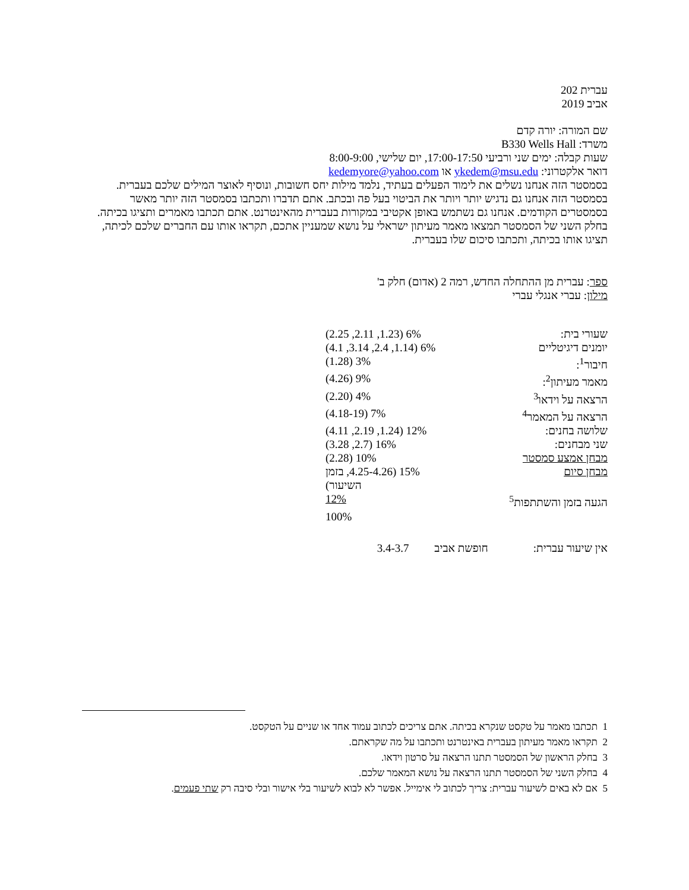עברית 202
אביב 2019
שם המורה: יורה קדם
משרד: B330 Wells Hall
שעות קבלה: ימים שני ורביעי 17:00-17:50, יום שלישי, 8:00-9:00
דואר אלקטרוני: ykedem@msu.edu או kedemyore@yahoo.com
בסמסטר הזה אנחנו נשלים את לימוד הפעלים בעתיד, נלמד מילות יחס חשובות, ונוסיף לאוצר המילים שלכם בעברית. בסמסטר הזה אנחנו גם נדגיש יותר ויותר את הביטוי בעל פה ובכתב. אתם תדברו ותכתבו בסמסטר הזה יותר מאשר בסמסטרים הקודמים. אנחנו גם נשתמש באופן אקטיבי במקורות בעברית מהאינטרנט. אתם תכתבו מאמרים ותציגו בכיתה. בחלק השני של הסמסטר תמצאו מאמר מעיתון ישראלי על נושא שמעניין אתכם, תקראו אותו עם החברים שלכם לכיתה, תציגו אותו בכיתה, ותכתבו סיכום שלו בעברית.
ספר: עברית מן ההתחלה החדש, רמה 2 (אדום) חלק ב'
מילון: עברי אנגלי עברי
| שעורי בית: | 6% (1.23, 2.11, 2.25) |
| יומנים דיגיטליים | 6% (1.14, 2.4, 3.14, 4.1) |
| חיבור<sup>1</sup>: | 3% (1.28) |
| מאמר מעיתון<sup>2</sup>: | 9% (4.26) |
| הרצאה על וידאו<sup>3</sup> | 4% (2.20) |
| הרצאה על המאמר<sup>4</sup> | 7% (4.18-19) |
| שלושה בחנים: | 12% (1.24, 2.19, 4.11) |
| שני מבחנים: | 16% (2.7, 3.28) |
| מבחן אמצע סמסטר | 10% (2.28) |
| מבחן סיום | 15% (4.25-4.26, בזמן השיעור) |
| הגעה בזמן והשתתפות<sup>5</sup> | 12% |
| | 100% |
אין שיעור עברית: חופשת אביב 3.4-3.7
1 תכתבו מאמר על טקסט שנקרא בכיתה. אתם צריכים לכתוב עמוד אחד או שניים על הטקסט.
2 תקראו מאמר מעיתון בעברית באינטרנט ותכתבו על מה שקראתם.
3 בחלק הראשון של הסמסטר תתנו הרצאה על סרטון וידאו.
4 בחלק השני של הסמסטר תתנו הרצאה על נושא המאמר שלכם.
5 אם לא באים לשיעור עברית: צריך לכתוב לי אימייל. אפשר לא לבוא לשיעור בלי אישור ובלי סיבה רק שתי פעמים.